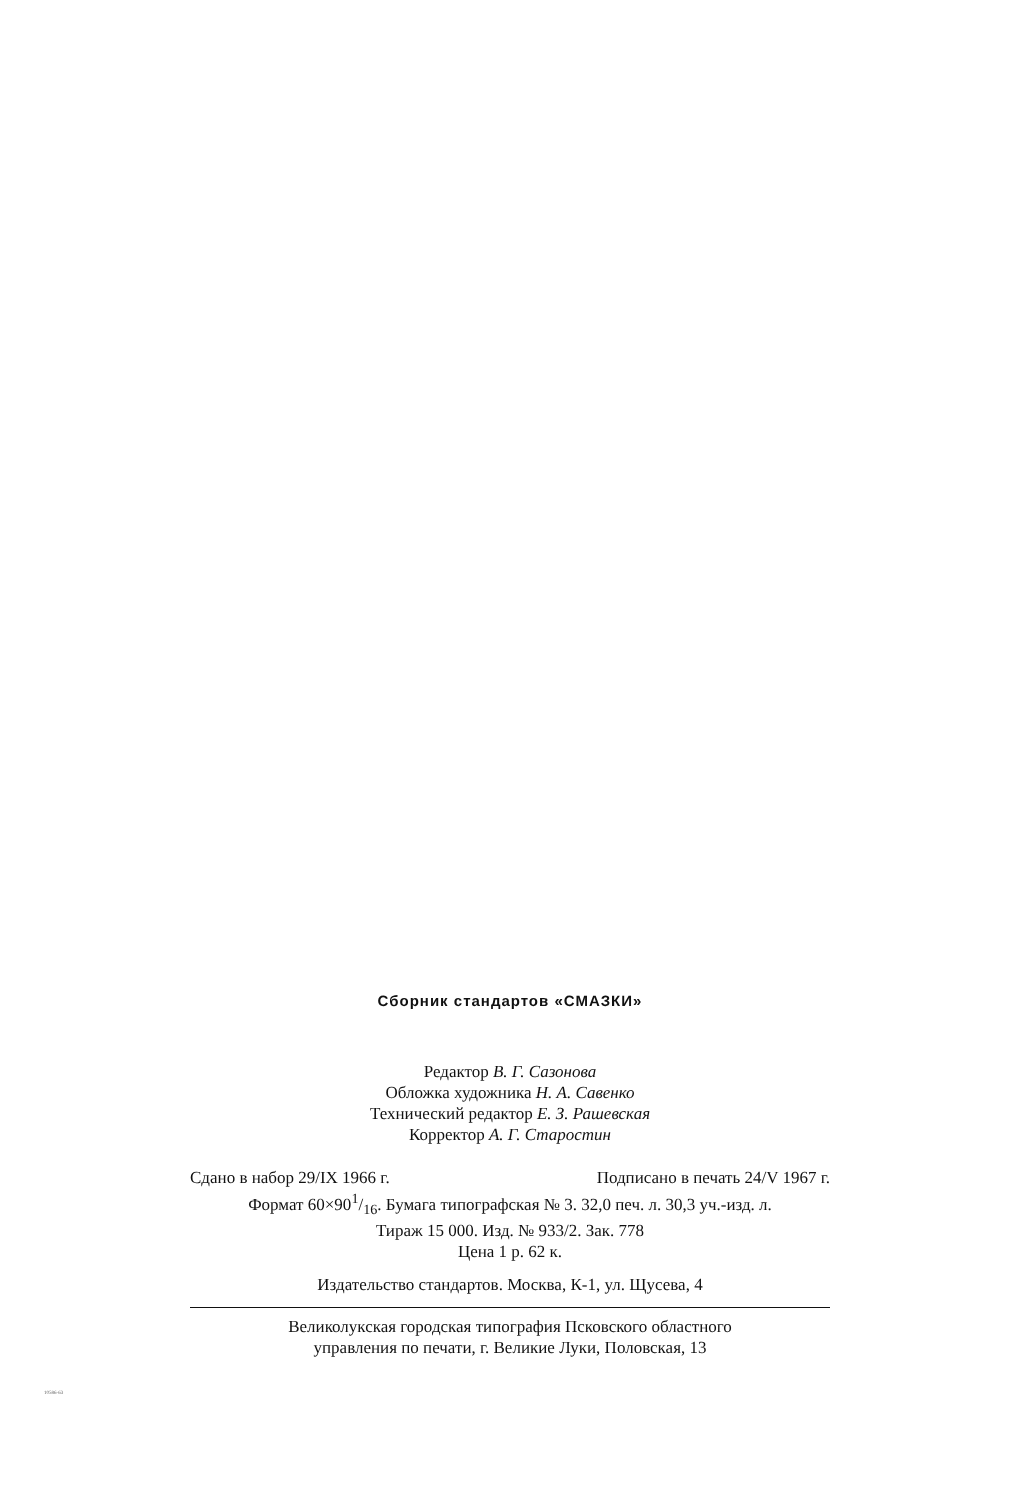Сборник стандартов «СМАЗКИ»
Редактор В. Г. Сазонова
Обложка художника Н. А. Савенко
Технический редактор Е. З. Рашевская
Корректор А. Г. Старостин
Сдано в набор 29/IX 1966 г. Подписано в печать 24/V 1967 г.
Формат 60×901/16. Бумага типографская № 3. 32,0 печ. л. 30,3 уч.-изд. л.
Тираж 15 000. Изд. № 933/2. Зак. 778
Цена 1 р. 62 к.
Издательство стандартов. Москва, К-1, ул. Щусева, 4
Великолукская городская типография Псковского областного
управления по печати, г. Великие Луки, Половская, 13
10586-63